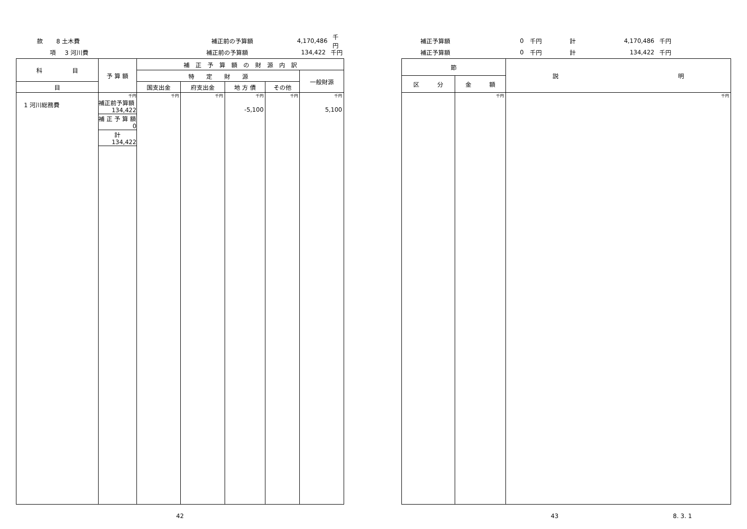款 8 土木費 補正前の予算額 4,170,486 千円
項 3 河川費 補正前の予算額 134,422 千円
| 科 目 | 予 算 額 | 補 正 予 算 額 の 財 源 内 訳 | | | | |
| --- | --- | --- | --- | --- | --- | --- |
| | | 特 定 財 源 | | | | 一般財源 |
| 目 | | 国支出金 | 府支出金 | 地 方 債 | その他 | |
| 1 河川総務費 | 千円 補正前予算額 134,422 補 正 予 算 額 0 計 134,422 | 千円 | 千円 | 千円 -5,100 | 千円 | 千円 5,100 |
42
補正予算額 0 千円 計 4,170,486 千円
補正予算額 0 千円 計 134,422 千円
| 節 | | 説 明 |
| --- | --- | --- |
| 区 分 | 金 額 | |
| | 千円 | 千円 |
43 8. 3. 1